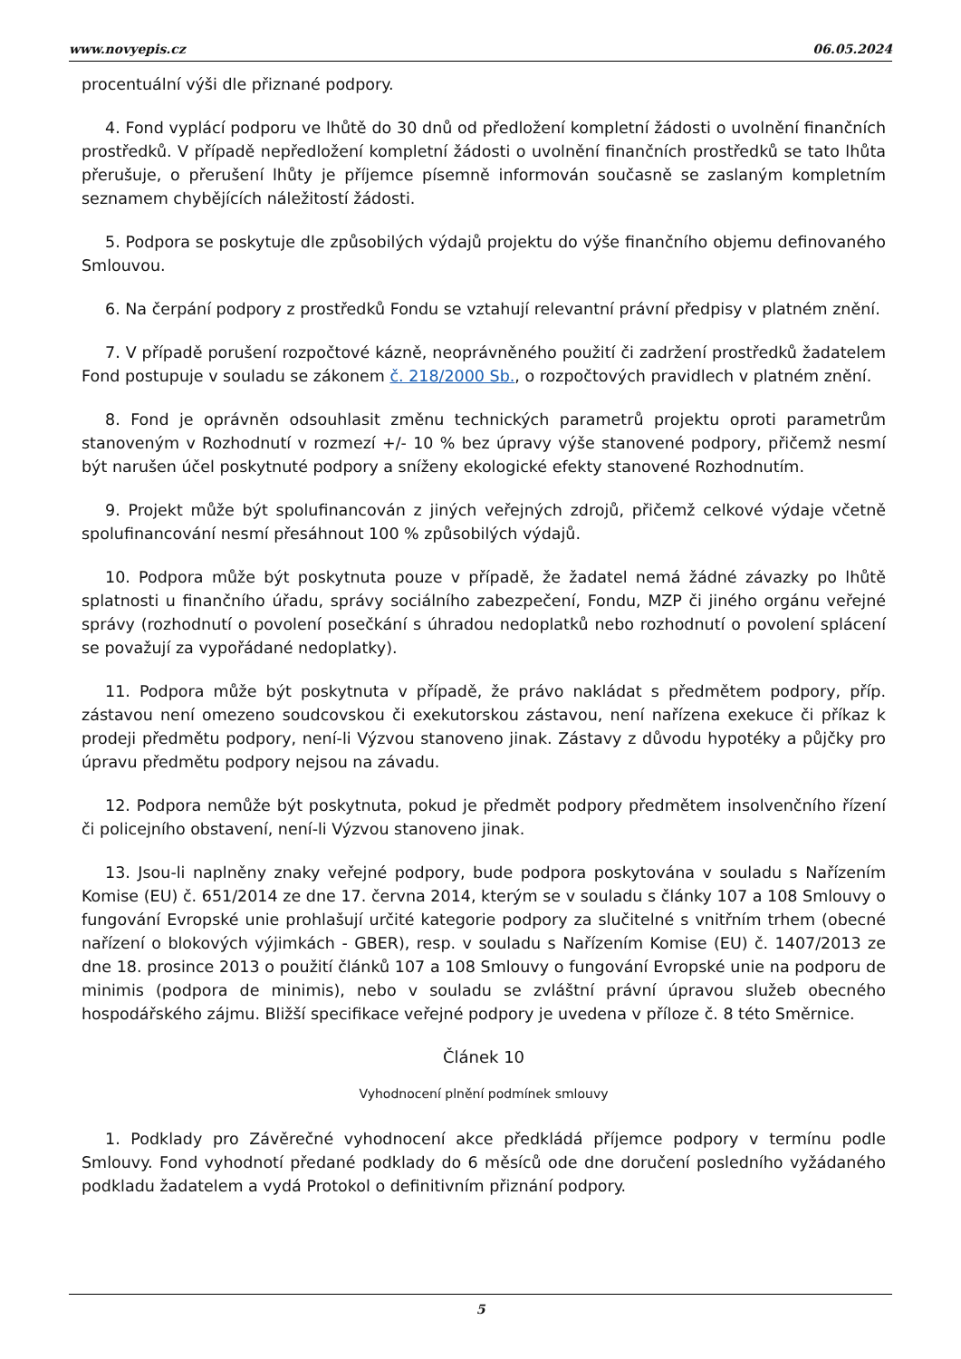www.novyepis.cz 06.05.2024
procentuální výši dle přiznané podpory.
4. Fond vyplácí podporu ve lhůtě do 30 dnů od předložení kompletní žádosti o uvolnění finančních prostředků. V případě nepředložení kompletní žádosti o uvolnění finančních prostředků se tato lhůta přerušuje, o přerušení lhůty je příjemce písemně informován současně se zaslaným kompletním seznamem chybějících náležitostí žádosti.
5. Podpora se poskytuje dle způsobilých výdajů projektu do výše finančního objemu definovaného Smlouvou.
6. Na čerpání podpory z prostředků Fondu se vztahují relevantní právní předpisy v platném znění.
7. V případě porušení rozpočtové kázně, neoprávněného použití či zadržení prostředků žadatelem Fond postupuje v souladu se zákonem č. 218/2000 Sb., o rozpočtových pravidlech v platném znění.
8. Fond je oprávněn odsouhlasit změnu technických parametrů projektu oproti parametrům stanoveným v Rozhodnutí v rozmezí +/- 10 % bez úpravy výše stanovené podpory, přičemž nesmí být narušen účel poskytnuté podpory a sníženy ekologické efekty stanovené Rozhodnutím.
9. Projekt může být spolufinancován z jiných veřejných zdrojů, přičemž celkové výdaje včetně spolufinancování nesmí přesáhnout 100 % způsobilých výdajů.
10. Podpora může být poskytnuta pouze v případě, že žadatel nemá žádné závazky po lhůtě splatnosti u finančního úřadu, správy sociálního zabezpečení, Fondu, MZP či jiného orgánu veřejné správy (rozhodnutí o povolení posečkání s úhradou nedoplatků nebo rozhodnutí o povolení splácení se považují za vypořádané nedoplatky).
11. Podpora může být poskytnuta v případě, že právo nakládat s předmětem podpory, příp. zástavou není omezeno soudcovskou či exekutorskou zástavou, není nařízena exekuce či příkaz k prodeji předmětu podpory, není-li Výzvou stanoveno jinak. Zástavy z důvodu hypotéky a půjčky pro úpravu předmětu podpory nejsou na závadu.
12. Podpora nemůže být poskytnuta, pokud je předmět podpory předmětem insolvenčního řízení či policejního obstavení, není-li Výzvou stanoveno jinak.
13. Jsou-li naplněny znaky veřejné podpory, bude podpora poskytována v souladu s Nařízením Komise (EU) č. 651/2014 ze dne 17. června 2014, kterým se v souladu s články 107 a 108 Smlouvy o fungování Evropské unie prohlašují určité kategorie podpory za slučitelné s vnitřním trhem (obecné nařízení o blokových výjimkách - GBER), resp. v souladu s Nařízením Komise (EU) č. 1407/2013 ze dne 18. prosince 2013 o použití článků 107 a 108 Smlouvy o fungování Evropské unie na podporu de minimis (podpora de minimis), nebo v souladu se zvláštní právní úpravou služeb obecného hospodářského zájmu. Bližší specifikace veřejné podpory je uvedena v příloze č. 8 této Směrnice.
Článek 10
Vyhodnocení plnění podmínek smlouvy
1. Podklady pro Závěrečné vyhodnocení akce předkládá příjemce podpory v termínu podle Smlouvy. Fond vyhodnotí předané podklady do 6 měsíců ode dne doručení posledního vyžádaného podkladu žadatelem a vydá Protokol o definitivním přiznání podpory.
5